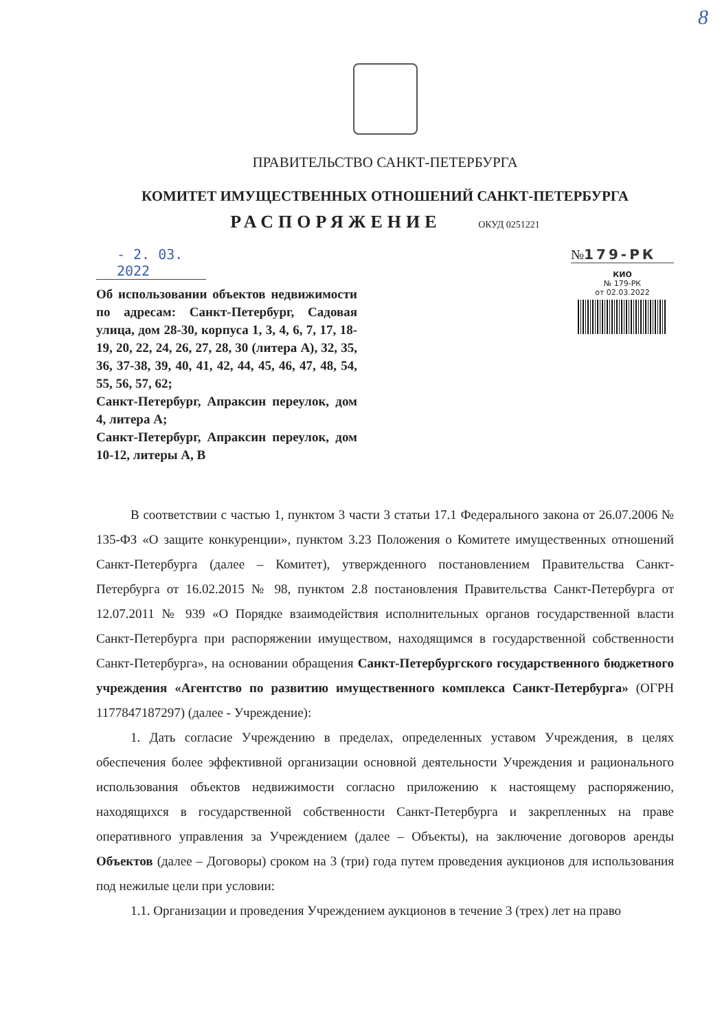8
ПРАВИТЕЛЬСТВО САНКТ-ПЕТЕРБУРГА
КОМИТЕТ ИМУЩЕСТВЕННЫХ ОТНОШЕНИЙ САНКТ-ПЕТЕРБУРГА
РАСПОРЯЖЕНИЕ ОКУД 0251221
- 2. 03. 2022
Об использовании объектов недвижимости по адресам: Санкт-Петербург, Садовая улица, дом 28-30, корпуса 1, 3, 4, 6, 7, 17, 18-19, 20, 22, 24, 26, 27, 28, 30 (литера А), 32, 35, 36, 37-38, 39, 40, 41, 42, 44, 45, 46, 47, 48, 54, 55, 56, 57, 62;
Санкт-Петербург, Апраксин переулок, дом 4, литера А;
Санкт-Петербург, Апраксин переулок, дом 10-12, литеры А, В
№179-РК
КИО
№ 179-РК
от 02.03.2022
В соответствии с частью 1, пунктом 3 части 3 статьи 17.1 Федерального закона от 26.07.2006 № 135-ФЗ «О защите конкуренции», пунктом 3.23 Положения о Комитете имущественных отношений Санкт-Петербурга (далее – Комитет), утвержденного постановлением Правительства Санкт-Петербурга от 16.02.2015 № 98, пунктом 2.8 постановления Правительства Санкт-Петербурга от 12.07.2011 № 939 «О Порядке взаимодействия исполнительных органов государственной власти Санкт-Петербурга при распоряжении имуществом, находящимся в государственной собственности Санкт-Петербурга», на основании обращения Санкт-Петербургского государственного бюджетного учреждения «Агентство по развитию имущественного комплекса Санкт-Петербурга» (ОГРН 1177847187297) (далее - Учреждение):
1. Дать согласие Учреждению в пределах, определенных уставом Учреждения, в целях обеспечения более эффективной организации основной деятельности Учреждения и рационального использования объектов недвижимости согласно приложению к настоящему распоряжению, находящихся в государственной собственности Санкт-Петербурга и закрепленных на праве оперативного управления за Учреждением (далее – Объекты), на заключение договоров аренды Объектов (далее – Договоры) сроком на 3 (три) года путем проведения аукционов для использования под нежилые цели при условии:
1.1. Организации и проведения Учреждением аукционов в течение 3 (трех) лет на право